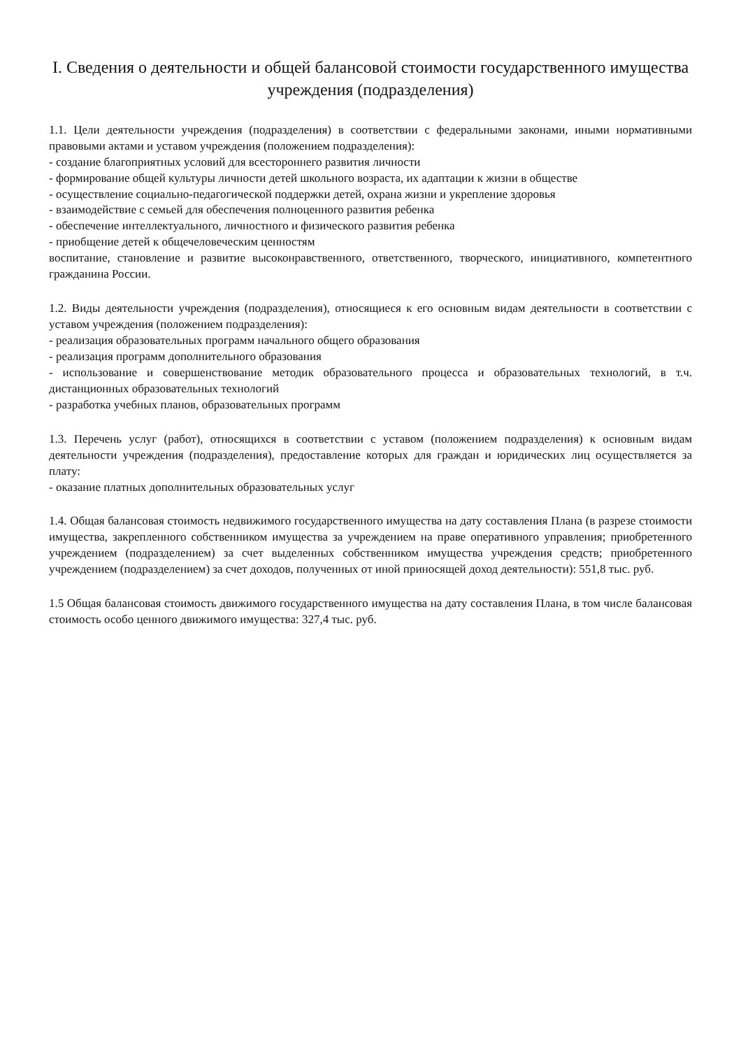I. Сведения о деятельности и общей балансовой стоимости государственного имущества учреждения (подразделения)
1.1. Цели деятельности учреждения (подразделения) в соответствии с федеральными законами, иными нормативными правовыми актами и уставом учреждения (положением подразделения):
- создание благоприятных условий для всестороннего развития личности
- формирование общей культуры личности детей школьного возраста, их адаптации к жизни в обществе
- осуществление социально-педагогической поддержки детей, охрана жизни и укрепление здоровья
- взаимодействие с семьей для обеспечения полноценного развития ребенка
- обеспечение интеллектуального, личностного и физического развития ребенка
- приобщение детей к общечеловеческим ценностям
воспитание, становление и развитие высоконравственного, ответственного, творческого, инициативного, компетентного гражданина России.
1.2. Виды деятельности учреждения (подразделения), относящиеся к его основным видам деятельности в соответствии с уставом учреждения (положением подразделения):
- реализация образовательных программ начального общего образования
- реализация программ дополнительного образования
- использование и совершенствование методик образовательного процесса и образовательных технологий, в т.ч. дистанционных образовательных технологий
- разработка учебных планов, образовательных программ
1.3. Перечень услуг (работ), относящихся в соответствии с уставом (положением подразделения) к основным видам деятельности учреждения (подразделения), предоставление которых для граждан и юридических лиц осуществляется за плату:
- оказание платных дополнительных образовательных услуг
1.4. Общая балансовая стоимость недвижимого государственного имущества на дату составления Плана (в разрезе стоимости имущества, закрепленного собственником имущества за учреждением на праве оперативного управления; приобретенного учреждением (подразделением) за счет выделенных собственником имущества учреждения средств; приобретенного учреждением (подразделением) за счет доходов, полученных от иной приносящей доход деятельности): 551,8 тыс. руб.
1.5 Общая балансовая стоимость движимого государственного имущества на дату составления Плана, в том числе балансовая стоимость особо ценного движимого имущества: 327,4 тыс. руб.